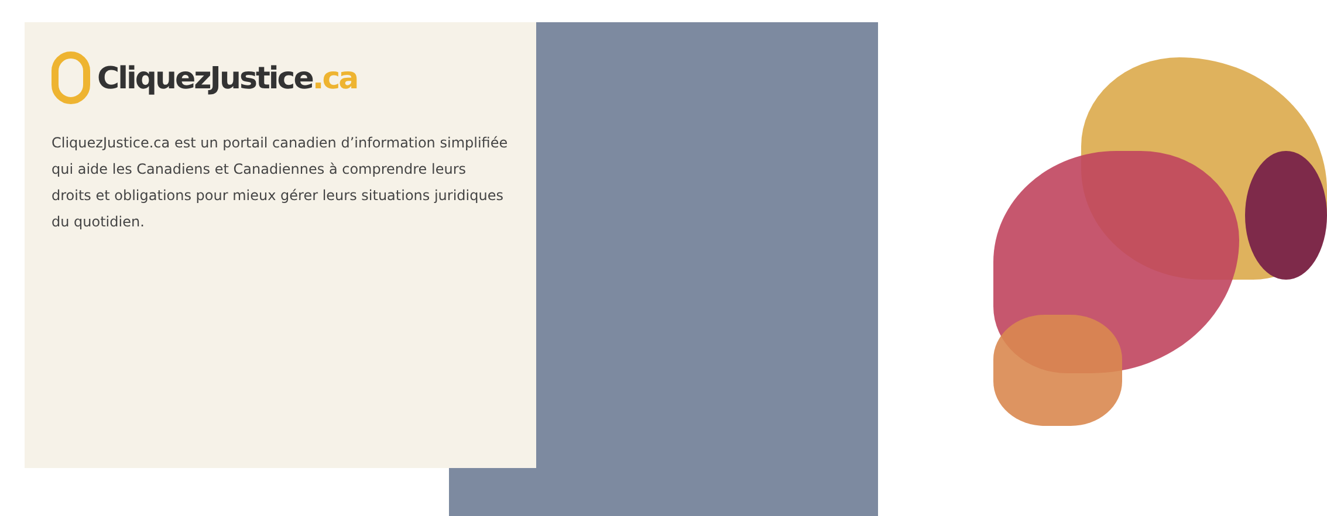CliquezJustice.ca
CliquezJustice.ca est un portail canadien d’information simplifiée qui aide les Canadiens et Canadiennes à comprendre leurs droits et obligations pour mieux gérer leurs situations juridiques du quotidien.